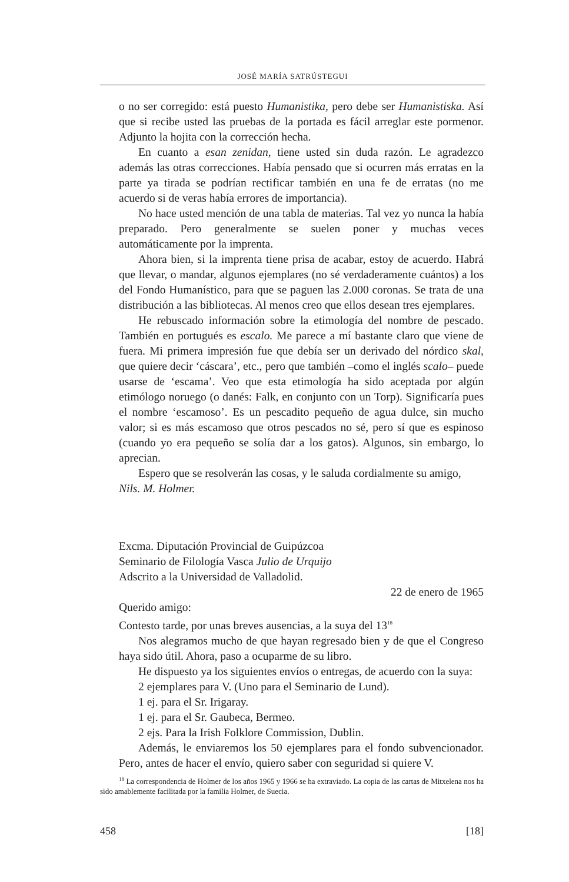JOSÉ MARÍA SATRÚSTEGUI
o no ser corregido: está puesto Humanistika, pero debe ser Humanistiska. Así que si recibe usted las pruebas de la portada es fácil arreglar este pormenor. Adjunto la hojita con la corrección hecha.
En cuanto a esan zenidan, tiene usted sin duda razón. Le agradezco además las otras correcciones. Había pensado que si ocurren más erratas en la parte ya tirada se podrían rectificar también en una fe de erratas (no me acuerdo si de veras había errores de importancia).
No hace usted mención de una tabla de materias. Tal vez yo nunca la había preparado. Pero generalmente se suelen poner y muchas veces automáticamente por la imprenta.
Ahora bien, si la imprenta tiene prisa de acabar, estoy de acuerdo. Habrá que llevar, o mandar, algunos ejemplares (no sé verdaderamente cuántos) a los del Fondo Humanístico, para que se paguen las 2.000 coronas. Se trata de una distribución a las bibliotecas. Al menos creo que ellos desean tres ejemplares.
He rebuscado información sobre la etimología del nombre de pescado. También en portugués es escalo. Me parece a mí bastante claro que viene de fuera. Mi primera impresión fue que debía ser un derivado del nórdico skal, que quiere decir ‘cáscara’, etc., pero que también –como el inglés scalo– puede usarse de ‘escama’. Veo que esta etimología ha sido aceptada por algún etimólogo noruego (o danés: Falk, en conjunto con un Torp). Significaría pues el nombre ‘escamoso’. Es un pescadito pequeño de agua dulce, sin mucho valor; si es más escamoso que otros pescados no sé, pero sí que es espinoso (cuando yo era pequeño se solía dar a los gatos). Algunos, sin embargo, lo aprecian.
Espero que se resolverán las cosas, y le saluda cordialmente su amigo,
Nils. M. Holmer.
Excma. Diputación Provincial de Guipúzcoa
Seminario de Filología Vasca Julio de Urquijo
Adscrito a la Universidad de Valladolid.
22 de enero de 1965
Querido amigo:
Contesto tarde, por unas breves ausencias, a la suya del 13<sup>18</sup>
Nos alegramos mucho de que hayan regresado bien y de que el Congreso haya sido útil. Ahora, paso a ocuparme de su libro.
He dispuesto ya los siguientes envíos o entregas, de acuerdo con la suya:
2 ejemplares para V. (Uno para el Seminario de Lund).
1 ej. para el Sr. Irigaray.
1 ej. para el Sr. Gaubeca, Bermeo.
2 ejs. Para la Irish Folklore Commission, Dublin.
Además, le enviaremos los 50 ejemplares para el fondo subvencionador. Pero, antes de hacer el envío, quiero saber con seguridad si quiere V.
<sup>18</sup> La correspondencia de Holmer de los años 1965 y 1966 se ha extraviado. La copia de las cartas de Mitxelena nos ha sido amablemente facilitada por la familia Holmer, de Suecia.
458 [18]